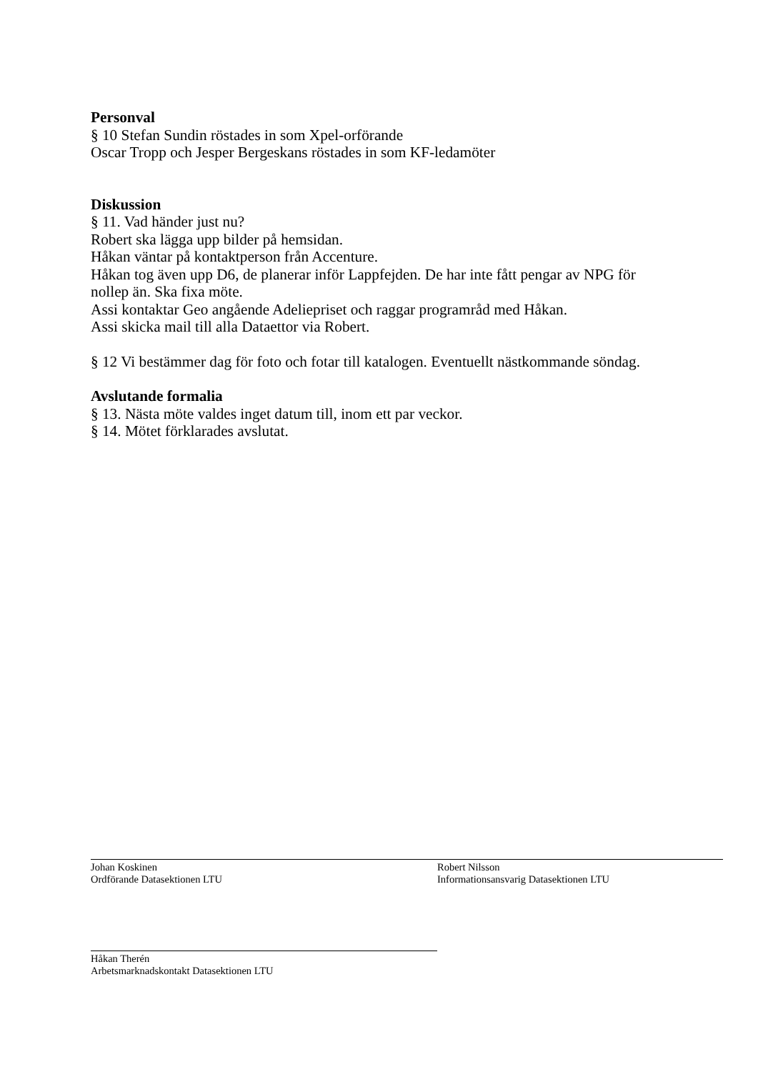Personval
§ 10 Stefan Sundin röstades in som Xpel-orförande
Oscar Tropp och Jesper Bergeskans röstades in som KF-ledamöter
Diskussion
§ 11. Vad händer just nu?
Robert ska lägga upp bilder på hemsidan.
Håkan väntar på kontaktperson från Accenture.
Håkan tog även upp D6, de planerar inför Lappfejden. De har inte fått pengar av NPG för nollep än. Ska fixa möte.
Assi kontaktar Geo angående Adeliepriset och raggar programråd med Håkan.
Assi skicka mail till alla Dataettor via Robert.
§ 12 Vi bestämmer dag för foto och fotar till katalogen. Eventuellt nästkommande söndag.
Avslutande formalia
§ 13. Nästa möte valdes inget datum till, inom ett par veckor.
§ 14. Mötet förklarades avslutat.
Johan Koskinen
Ordförande Datasektionen LTU
Robert Nilsson
Informationsansvarig Datasektionen LTU
Håkan Therén
Arbetsmarknadskontakt Datasektionen LTU